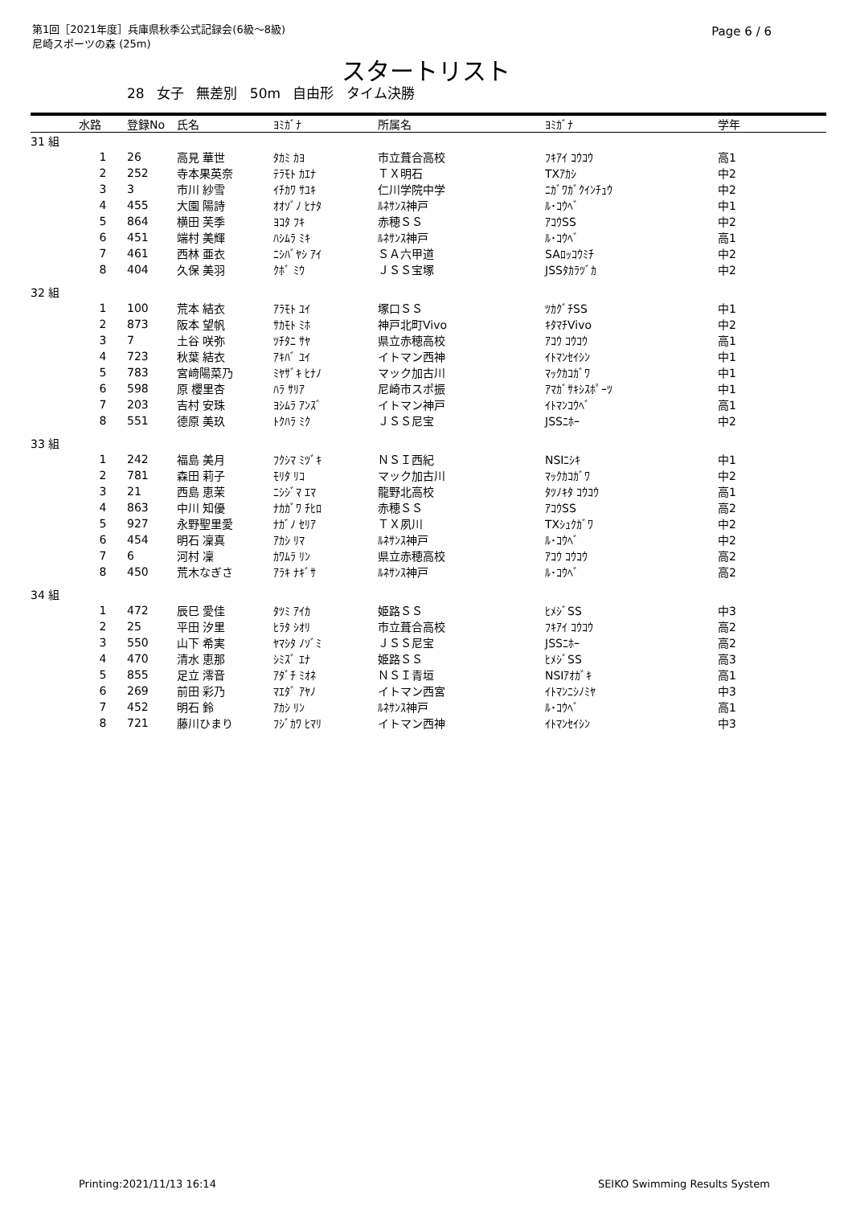第1回［2021年度］兵庫県秋季公式記録会(6級～8級)
尼崎スポーツの森 (25m)
Page 6 / 6
スタートリスト
28 女子 無差別 50m 自由形 タイム決勝
| | 水路 | 登録No | 氏名 | ﾖﾐｶﾞﾅ | 所属名 | ﾖﾐｶﾞﾅ | 学年 |
| --- | --- | --- | --- | --- | --- | --- | --- |
| 31 組 | | | | | | | |
| | 1 | 26 | 高見 華世 | ﾀｶﾐ ｶﾖ | 市立葺合高校 | ﾌｷｱｲ ｺｳｺｳ | 高1 |
| | 2 | 252 | 寺本果英奈 | ﾃﾗﾓﾄ ｶｴﾅ | ＴＸ明石 | TXｱｶｼ | 中2 |
| | 3 | 3 | 市川 紗雪 | ｲﾁｶﾜ ｻﾕｷ | 仁川学院中学 | ﾆｶﾞﾜｶﾞｸｲﾝﾁｭｳ | 中2 |
| | 4 | 455 | 大園 陽詩 | ｵｵｿﾞﾉ ﾋﾅﾀ | ﾙﾈｻﾝｽ神戸 | ﾙ･ｺｳﾍﾞ | 中1 |
| | 5 | 864 | 横田 芙季 | ﾖｺﾀ ﾌｷ | 赤穂ＳＳ | ｱｺｳSS | 中2 |
| | 6 | 451 | 端村 美輝 | ﾊｼﾑﾗ ﾐｷ | ﾙﾈｻﾝｽ神戸 | ﾙ･ｺｳﾍﾞ | 高1 |
| | 7 | 461 | 西林 亜衣 | ﾆｼﾊﾞﾔｼ ｱｲ | ＳＡ六甲道 | SAﾛｯｺｳﾐﾁ | 中2 |
| | 8 | 404 | 久保 美羽 | ｸﾎﾞ ﾐｳ | ＪＳＳ宝塚 | JSSﾀｶﾗﾂﾞｶ | 中2 |
| 32 組 | | | | | | | |
| | 1 | 100 | 荒本 結衣 | ｱﾗﾓﾄ ﾕｲ | 塚口ＳＳ | ﾂｶｸﾞﾁSS | 中1 |
| | 2 | 873 | 阪本 望帆 | ｻｶﾓﾄ ﾐﾎ | 神戸北町Vivo | ｷﾀﾏﾁVivo | 中2 |
| | 3 | 7 | 土谷 咲弥 | ﾂﾁﾀﾆ ｻﾔ | 県立赤穂高校 | ｱｺｳ ｺｳｺｳ | 高1 |
| | 4 | 723 | 秋葉 結衣 | ｱｷﾊﾞ ﾕｲ | イトマン西神 | ｲﾄﾏﾝｾｲｼﾝ | 中1 |
| | 5 | 783 | 宮﨑陽菜乃 | ﾐﾔｻﾞｷ ﾋﾅﾉ | マック加古川 | ﾏｯｸｶｺｶﾞﾜ | 中1 |
| | 6 | 598 | 原 櫻里杏 | ﾊﾗ ｻﾘｱ | 尼崎市スポ振 | ｱﾏｶﾞｻｷｼｽﾎﾟｰﾂ | 中1 |
| | 7 | 203 | 吉村 安珠 | ﾖｼﾑﾗ ｱﾝｽﾞ | イトマン神戸 | ｲﾄﾏﾝｺｳﾍﾞ | 高1 |
| | 8 | 551 | 德原 美玖 | ﾄｸﾊﾗ ﾐｸ | ＪＳＳ尼宝 | JSSﾆﾎｰ | 中2 |
| 33 組 | | | | | | | |
| | 1 | 242 | 福島 美月 | ﾌｸｼﾏ ﾐﾂﾞｷ | ＮＳＩ西紀 | NSIﾆｼｷ | 中1 |
| | 2 | 781 | 森田 莉子 | ﾓﾘﾀ ﾘｺ | マック加古川 | ﾏｯｸｶｺｶﾞﾜ | 中2 |
| | 3 | 21 | 西島 恵茉 | ﾆｼｼﾞﾏ ｴﾏ | 龍野北高校 | ﾀﾂﾉｷﾀ ｺｳｺｳ | 高1 |
| | 4 | 863 | 中川 知優 | ﾅｶｶﾞﾜ ﾁﾋﾛ | 赤穂ＳＳ | ｱｺｳSS | 高2 |
| | 5 | 927 | 永野聖里愛 | ﾅｶﾞﾉ ｾﾘｱ | ＴＸ夙川 | TXｼｭｸｶﾞﾜ | 中2 |
| | 6 | 454 | 明石 凜真 | ｱｶｼ ﾘﾏ | ﾙﾈｻﾝｽ神戸 | ﾙ･ｺｳﾍﾞ | 中2 |
| | 7 | 6 | 河村 凜 | ｶﾜﾑﾗ ﾘﾝ | 県立赤穂高校 | ｱｺｳ ｺｳｺｳ | 高2 |
| | 8 | 450 | 荒木なぎさ | ｱﾗｷ ﾅｷﾞｻ | ﾙﾈｻﾝｽ神戸 | ﾙ･ｺｳﾍﾞ | 高2 |
| 34 組 | | | | | | | |
| | 1 | 472 | 辰巳 愛佳 | ﾀﾂﾐ ｱｲｶ | 姫路ＳＳ | ﾋﾒｼﾞSS | 中3 |
| | 2 | 25 | 平田 汐里 | ﾋﾗﾀ ｼｵﾘ | 市立葺合高校 | ﾌｷｱｲ ｺｳｺｳ | 高2 |
| | 3 | 550 | 山下 希実 | ﾔﾏｼﾀ ﾉｿﾞﾐ | ＪＳＳ尼宝 | JSSﾆﾎｰ | 高2 |
| | 4 | 470 | 清水 恵那 | ｼﾐｽﾞ ｴﾅ | 姫路ＳＳ | ﾋﾒｼﾞSS | 高3 |
| | 5 | 855 | 足立 澪音 | ｱﾀﾞﾁ ﾐｵﾈ | ＮＳＩ青垣 | NSIｱｵｶﾞｷ | 高1 |
| | 6 | 269 | 前田 彩乃 | ﾏｴﾀﾞ ｱﾔﾉ | イトマン西宮 | ｲﾄﾏﾝﾆｼﾉﾐﾔ | 中3 |
| | 7 | 452 | 明石 鈴 | ｱｶｼ ﾘﾝ | ﾙﾈｻﾝｽ神戸 | ﾙ･ｺｳﾍﾞ | 高1 |
| | 8 | 721 | 藤川ひまり | ﾌｼﾞｶﾜ ﾋﾏﾘ | イトマン西神 | ｲﾄﾏﾝｾｲｼﾝ | 中3 |
Printing:2021/11/13 16:14 SEIKO Swimming Results System